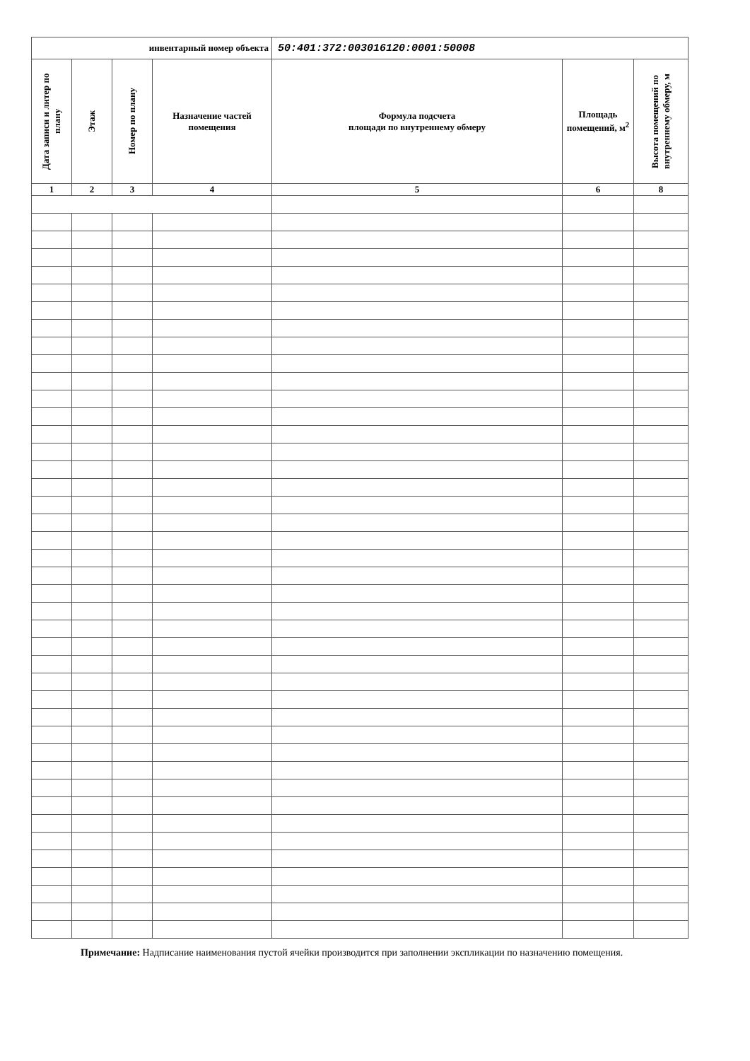| инвентарный номер объекта | | | | 50:401:372:003016120:0001:50008 | | |
| Дата записи и литер по плану | Этаж | Номер по плану | Назначение частей помещения | Формула подсчета площади по внутреннему обмеру | Площадь помещений, м<sup>2</sup> | Высота помещений по внутреннему обмеру, м |
| 1 | 2 | 3 | 4 | 5 | 6 | 8 |
Примечание: Надписание наименования пустой ячейки производится при заполнении экспликации по назначению помещения.